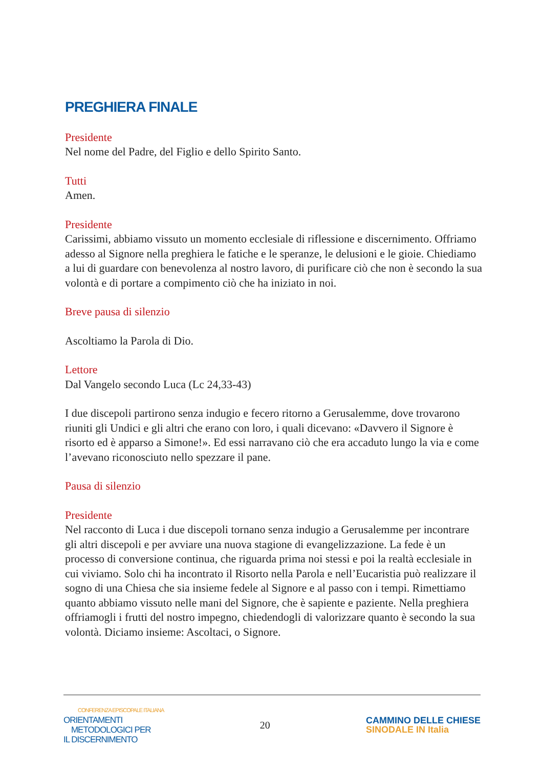PREGHIERA FINALE
Presidente
Nel nome del Padre, del Figlio e dello Spirito Santo.
Tutti
Amen.
Presidente
Carissimi, abbiamo vissuto un momento ecclesiale di riflessione e discernimento. Offriamo adesso al Signore nella preghiera le fatiche e le speranze, le delusioni e le gioie. Chiediamo a lui di guardare con benevolenza al nostro lavoro, di purificare ciò che non è secondo la sua volontà e di portare a compimento ciò che ha iniziato in noi.
Breve pausa di silenzio
Ascoltiamo la Parola di Dio.
Lettore
Dal Vangelo secondo Luca (Lc 24,33-43)
I due discepoli partirono senza indugio e fecero ritorno a Gerusalemme, dove trovarono riuniti gli Undici e gli altri che erano con loro, i quali dicevano: «Davvero il Signore è risorto ed è apparso a Simone!». Ed essi narravano ciò che era accaduto lungo la via e come l’avevano riconosciuto nello spezzare il pane.
Pausa di silenzio
Presidente
Nel racconto di Luca i due discepoli tornano senza indugio a Gerusalemme per incontrare gli altri discepoli e per avviare una nuova stagione di evangelizzazione. La fede è un processo di conversione continua, che riguarda prima noi stessi e poi la realtà ecclesiale in cui viviamo. Solo chi ha incontrato il Risorto nella Parola e nell’Eucaristia può realizzare il sogno di una Chiesa che sia insieme fedele al Signore e al passo con i tempi. Rimettiamo quanto abbiamo vissuto nelle mani del Signore, che è sapiente e paziente. Nella preghiera offriamogli i frutti del nostro impegno, chiedendogli di valorizzare quanto è secondo la sua volontà. Diciamo insieme: Ascoltaci, o Signore.
CONFERENZA EPISCOPALE ITALIANA
ORIENTAMENTI
METODOLOGICI PER
IL DISCERNIMENTO
20
CAMMINO DELLE CHIESE
SINODALE IN Italia